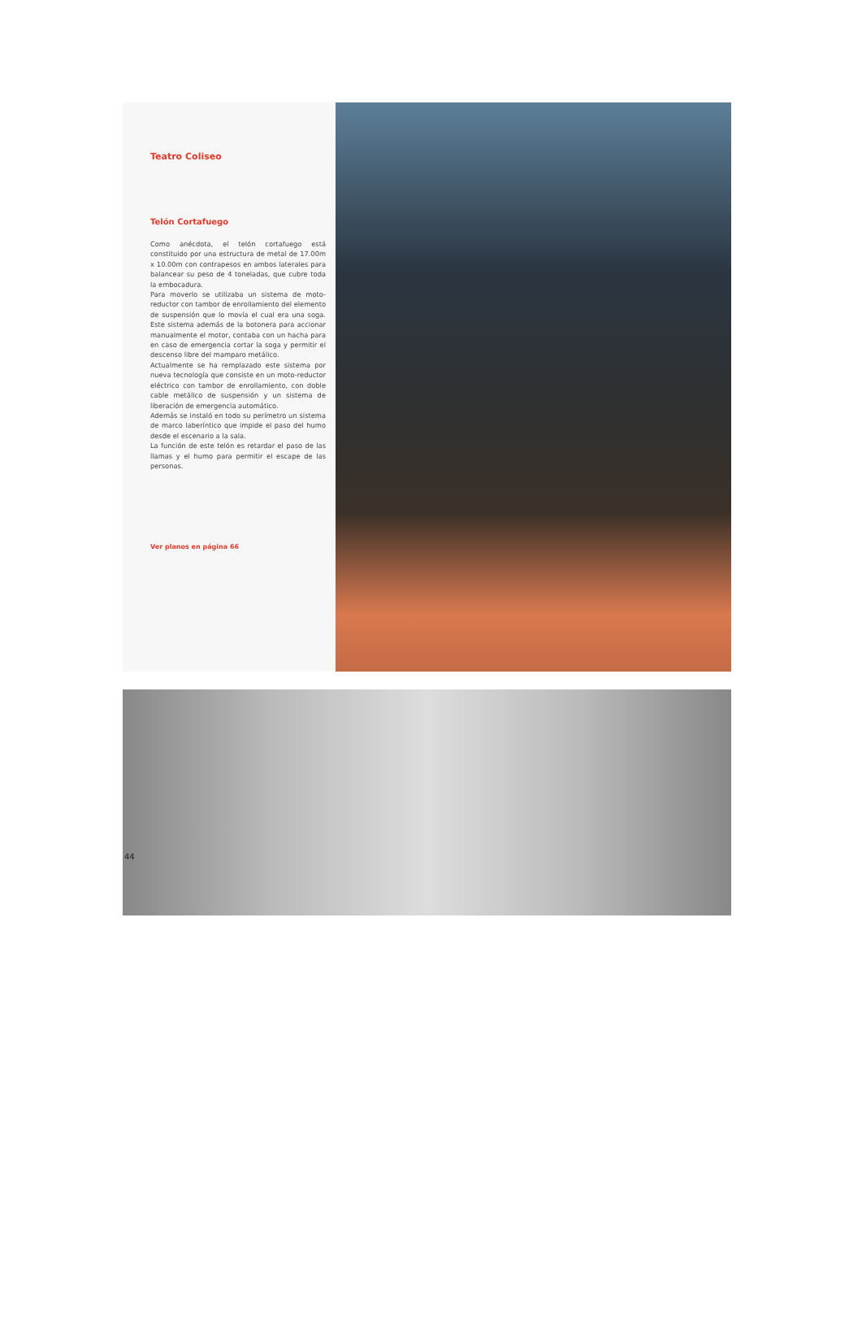Teatro Coliseo
Telón Cortafuego
Como anécdota, el telón cortafuego está constituido por una estructura de metal de 17.00m x 10.00m con contrapesos en ambos laterales para balancear su peso de 4 toneladas, que cubre toda la embocadura.
Para moverlo se utilizaba un sistema de moto-reductor con tambor de enrollamiento del elemento de suspensión que lo movía el cual era una soga. Este sistema además de la botonera para accionar manualmente el motor, contaba con un hacha para en caso de emergencia cortar la soga y permitir el descenso libre del mamparo metálico.
Actualmente se ha remplazado este sistema por nueva tecnología que consiste en un moto-reductor eléctrico con tambor de enrollamiento, con doble cable metálico de suspensión y un sistema de liberación de emergencia automático.
Además se instaló en todo su perímetro un sistema de marco laberíntico que impide el paso del humo desde el escenario a la sala.
La función de este telón es retardar el paso de las llamas y el humo para permitir el escape de las personas.
Ver planos en página 66
44